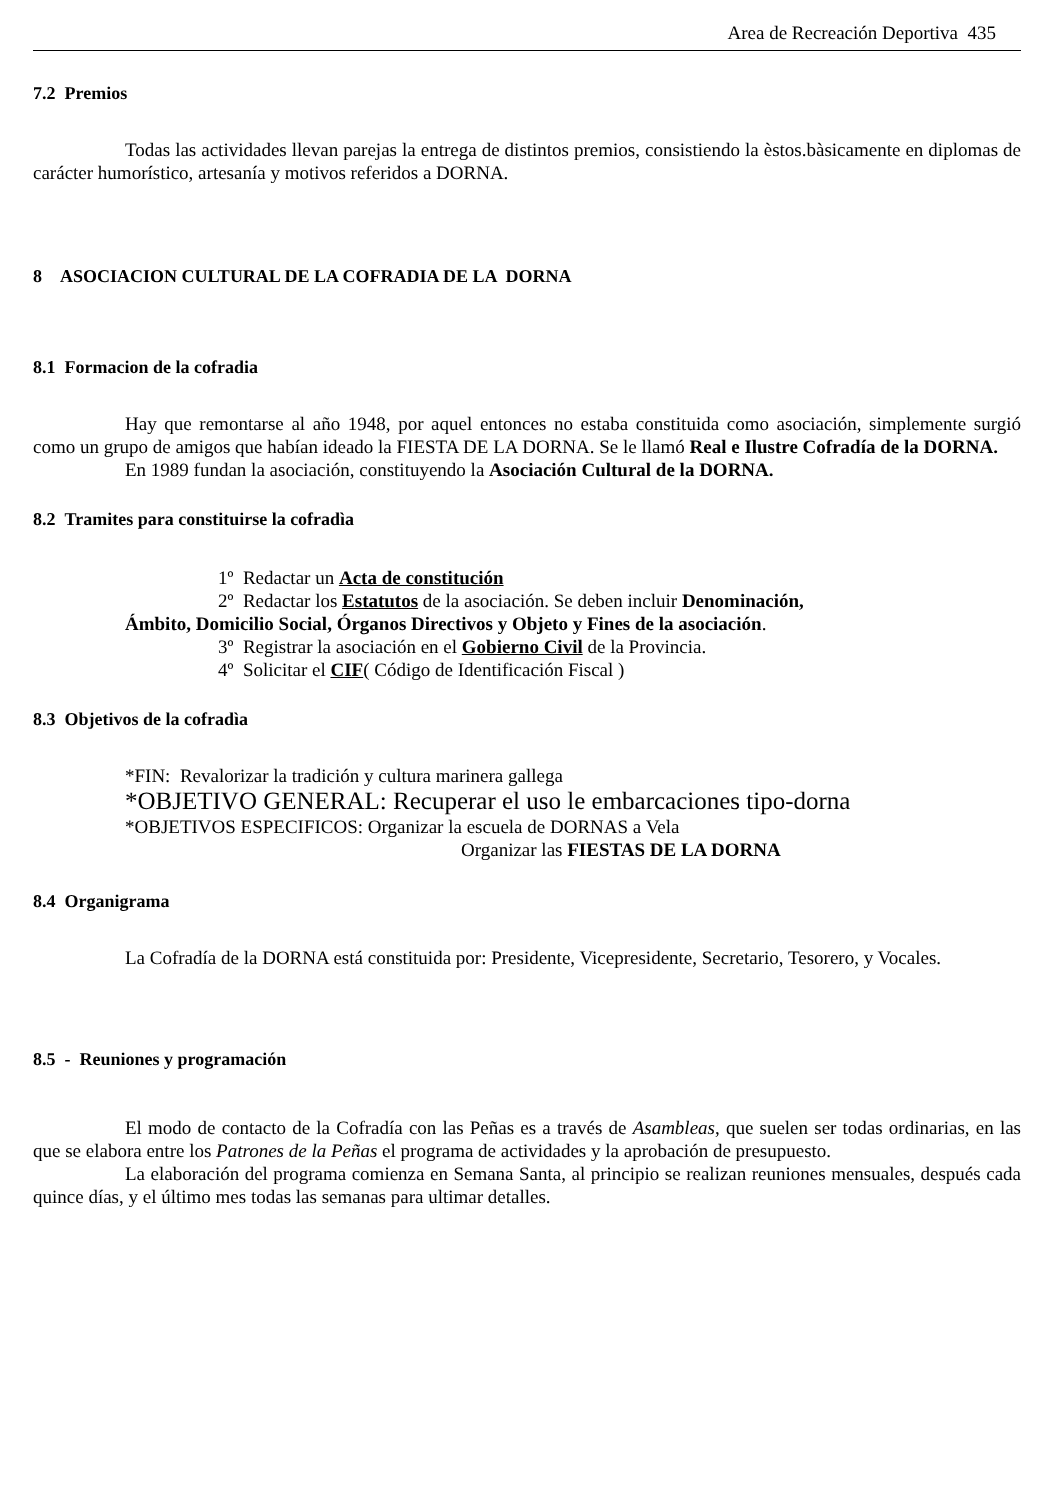Area de Recreación Deportiva 435
7.2 Premios
Todas las actividades llevan parejas la entrega de distintos premios, consistiendo la èstos.bàsicamente en diplomas de carácter humorístico, artesanía y motivos referidos a DORNA.
8 ASOCIACION CULTURAL DE LA COFRADIA DE LA DORNA
8.1 Formacion de la cofradia
Hay que remontarse al año 1948, por aquel entonces no estaba constituida como asociación, simplemente surgió como un grupo de amigos que habían ideado la FIESTA DE LA DORNA. Se le llamó Real e Ilustre Cofradía de la DORNA.
En 1989 fundan la asociación, constituyendo la Asociación Cultural de la DORNA.
8.2 Tramites para constituirse la cofradìa
1º Redactar un Acta de constitución
2º Redactar los Estatutos de la asociación. Se deben incluir Denominación,
Ámbito, Domicilio Social, Órganos Directivos y Objeto y Fines de la asociación.
3º Registrar la asociación en el Gobierno Civil de la Provincia.
4º Solicitar el CIF( Código de Identificación Fiscal )
8.3 Objetivos de la cofradìa
*FIN: Revalorizar la tradición y cultura marinera gallega
*OBJETIVO GENERAL: Recuperar el uso le embarcaciones tipo-dorna
*OBJETIVOS ESPECIFICOS: Organizar la escuela de DORNAS a Vela
Organizar las FIESTAS DE LA DORNA
8.4 Organigrama
La Cofradía de la DORNA está constituida por: Presidente, Vicepresidente, Secretario, Tesorero, y Vocales.
8.5 - Reuniones y programación
El modo de contacto de la Cofradía con las Peñas es a través de Asambleas, que suelen ser todas ordinarias, en las que se elabora entre los Patrones de la Peñas el programa de actividades y la aprobación de presupuesto.
La elaboración del programa comienza en Semana Santa, al principio se realizan reuniones mensuales, después cada quince días, y el último mes todas las semanas para ultimar detalles.